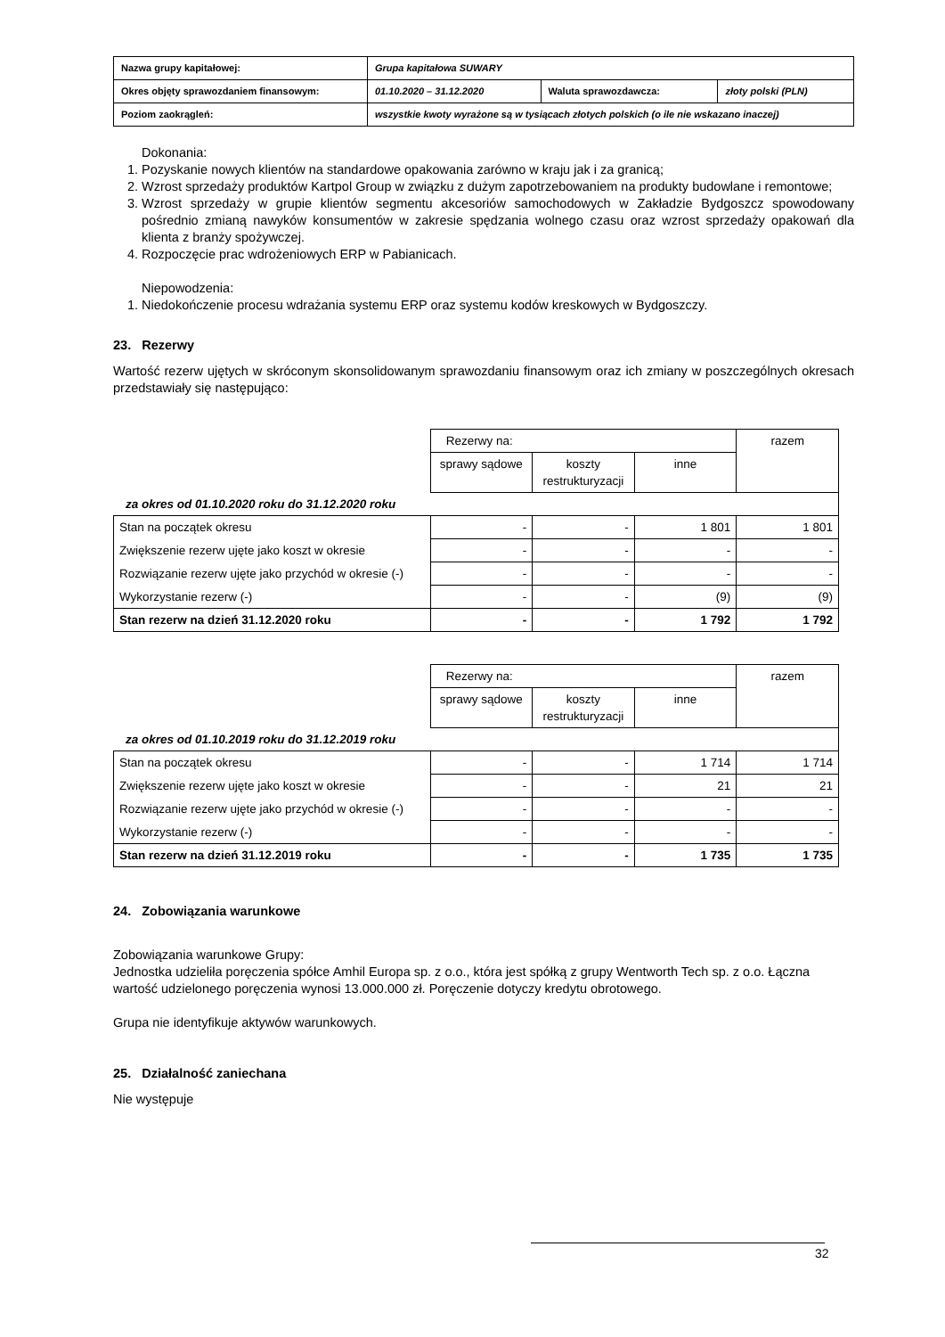| Nazwa grupy kapitałowej: | Grupa kapitałowa SUWARY | | |
| Okres objęty sprawozdaniem finansowym: | 01.10.2020 – 31.12.2020 | Waluta sprawozdawcza: | złoty polski (PLN) |
| Poziom zaokrągleń: | wszystkie kwoty wyrażone są w tysiącach złotych polskich (o ile nie wskazano inaczej) | | |
Dokonania:
1. Pozyskanie nowych klientów na standardowe opakowania zarówno w kraju jak i za granicą;
2. Wzrost sprzedaży produktów Kartpol Group w związku z dużym zapotrzebowaniem na produkty budowlane i remontowe;
3. Wzrost sprzedaży w grupie klientów segmentu akcesoriów samochodowych w Zakładzie Bydgoszcz spowodowany pośrednio zmianą nawyków konsumentów w zakresie spędzania wolnego czasu oraz wzrost sprzedaży opakowań dla klienta z branży spożywczej.
4. Rozpoczęcie prac wdrożeniowych ERP w Pabianicach.
Niepowodzenia:
1. Niedokończenie procesu wdrażania systemu ERP oraz systemu kodów kreskowych w Bydgoszczy.
23. Rezerwy
Wartość rezerw ujętych w skróconym skonsolidowanym sprawozdaniu finansowym oraz ich zmiany w poszczególnych okresach przedstawiały się następująco:
| | Rezerwy na: | | | razem |
| | sprawy sądowe | koszty restrukturyzacji | inne | |
| za okres od 01.10.2020 roku do 31.12.2020 roku | | | | |
| Stan na początek okresu | - | - | 1 801 | 1 801 |
| Zwiększenie rezerw ujęte jako koszt w okresie | - | - | - | - |
| Rozwiązanie rezerw ujęte jako przychód w okresie (-) | - | - | - | - |
| Wykorzystanie rezerw (-) | - | - | (9) | (9) |
| Stan rezerw na dzień 31.12.2020 roku | - | - | 1 792 | 1 792 |
| | Rezerwy na: | | | razem |
| | sprawy sądowe | koszty restrukturyzacji | inne | |
| za okres od 01.10.2019 roku do 31.12.2019 roku | | | | |
| Stan na początek okresu | - | - | 1 714 | 1 714 |
| Zwiększenie rezerw ujęte jako koszt w okresie | - | - | 21 | 21 |
| Rozwiązanie rezerw ujęte jako przychód w okresie (-) | - | - | - | - |
| Wykorzystanie rezerw (-) | - | - | - | - |
| Stan rezerw na dzień 31.12.2019 roku | - | - | 1 735 | 1 735 |
24. Zobowiązania warunkowe
Zobowiązania warunkowe Grupy:
Jednostka udzieliła poręczenia spółce Amhil Europa sp. z o.o., która jest spółką z grupy Wentworth Tech sp. z o.o. Łączna wartość udzielonego poręczenia wynosi 13.000.000 zł. Poręczenie dotyczy kredytu obrotowego.
Grupa nie identyfikuje aktywów warunkowych.
25. Działalność zaniechana
Nie występuje
32